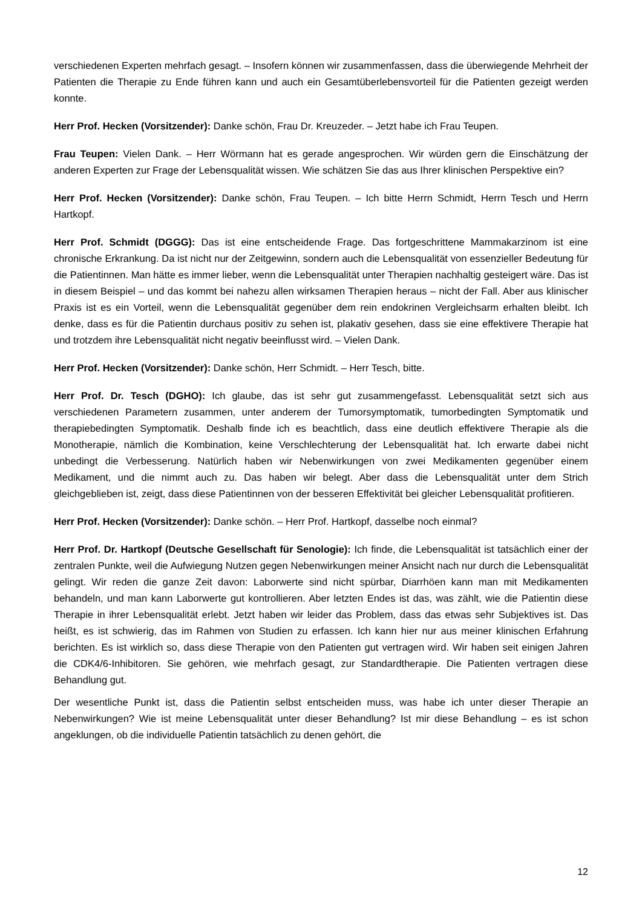verschiedenen Experten mehrfach gesagt. – Insofern können wir zusammenfassen, dass die überwiegende Mehrheit der Patienten die Therapie zu Ende führen kann und auch ein Gesamtüberlebensvorteil für die Patienten gezeigt werden konnte.
Herr Prof. Hecken (Vorsitzender): Danke schön, Frau Dr. Kreuzeder. – Jetzt habe ich Frau Teupen.
Frau Teupen: Vielen Dank. – Herr Wörmann hat es gerade angesprochen. Wir würden gern die Einschätzung der anderen Experten zur Frage der Lebensqualität wissen. Wie schätzen Sie das aus Ihrer klinischen Perspektive ein?
Herr Prof. Hecken (Vorsitzender): Danke schön, Frau Teupen. – Ich bitte Herrn Schmidt, Herrn Tesch und Herrn Hartkopf.
Herr Prof. Schmidt (DGGG): Das ist eine entscheidende Frage. Das fortgeschrittene Mammakarzinom ist eine chronische Erkrankung. Da ist nicht nur der Zeitgewinn, sondern auch die Lebensqualität von essenzieller Bedeutung für die Patientinnen. Man hätte es immer lieber, wenn die Lebensqualität unter Therapien nachhaltig gesteigert wäre. Das ist in diesem Beispiel – und das kommt bei nahezu allen wirksamen Therapien heraus – nicht der Fall. Aber aus klinischer Praxis ist es ein Vorteil, wenn die Lebensqualität gegenüber dem rein endokrinen Vergleichsarm erhalten bleibt. Ich denke, dass es für die Patientin durchaus positiv zu sehen ist, plakativ gesehen, dass sie eine effektivere Therapie hat und trotzdem ihre Lebensqualität nicht negativ beeinflusst wird. – Vielen Dank.
Herr Prof. Hecken (Vorsitzender): Danke schön, Herr Schmidt. – Herr Tesch, bitte.
Herr Prof. Dr. Tesch (DGHO): Ich glaube, das ist sehr gut zusammengefasst. Lebensqualität setzt sich aus verschiedenen Parametern zusammen, unter anderem der Tumorsymptomatik, tumorbedingten Symptomatik und therapiebedingten Symptomatik. Deshalb finde ich es beachtlich, dass eine deutlich effektivere Therapie als die Monotherapie, nämlich die Kombination, keine Verschlechterung der Lebensqualität hat. Ich erwarte dabei nicht unbedingt die Verbesserung. Natürlich haben wir Nebenwirkungen von zwei Medikamenten gegenüber einem Medikament, und die nimmt auch zu. Das haben wir belegt. Aber dass die Lebensqualität unter dem Strich gleichgeblieben ist, zeigt, dass diese Patientinnen von der besseren Effektivität bei gleicher Lebensqualität profitieren.
Herr Prof. Hecken (Vorsitzender): Danke schön. – Herr Prof. Hartkopf, dasselbe noch einmal?
Herr Prof. Dr. Hartkopf (Deutsche Gesellschaft für Senologie): Ich finde, die Lebensqualität ist tatsächlich einer der zentralen Punkte, weil die Aufwiegung Nutzen gegen Nebenwirkungen meiner Ansicht nach nur durch die Lebensqualität gelingt. Wir reden die ganze Zeit davon: Laborwerte sind nicht spürbar, Diarrhöen kann man mit Medikamenten behandeln, und man kann Laborwerte gut kontrollieren. Aber letzten Endes ist das, was zählt, wie die Patientin diese Therapie in ihrer Lebensqualität erlebt. Jetzt haben wir leider das Problem, dass das etwas sehr Subjektives ist. Das heißt, es ist schwierig, das im Rahmen von Studien zu erfassen. Ich kann hier nur aus meiner klinischen Erfahrung berichten. Es ist wirklich so, dass diese Therapie von den Patienten gut vertragen wird. Wir haben seit einigen Jahren die CDK4/6-Inhibitoren. Sie gehören, wie mehrfach gesagt, zur Standardtherapie. Die Patienten vertragen diese Behandlung gut.
Der wesentliche Punkt ist, dass die Patientin selbst entscheiden muss, was habe ich unter dieser Therapie an Nebenwirkungen? Wie ist meine Lebensqualität unter dieser Behandlung? Ist mir diese Behandlung – es ist schon angeklungen, ob die individuelle Patientin tatsächlich zu denen gehört, die
12